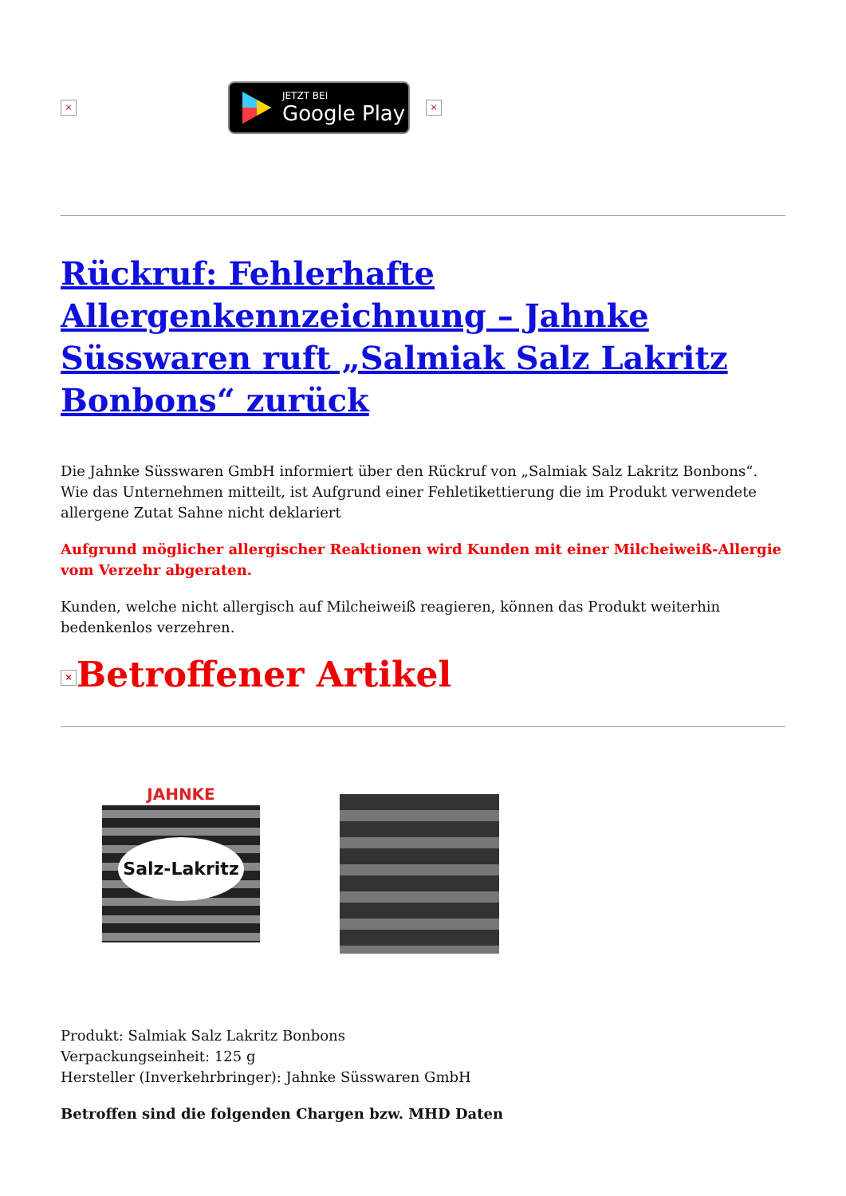×
JETZT BEI
Google Play
×
Rückruf: Fehlerhafte Allergenkennzeichnung – Jahnke Süsswaren ruft „Salmiak Salz Lakritz Bonbons“ zurück
Die Jahnke Süsswaren GmbH informiert über den Rückruf von „Salmiak Salz Lakritz Bonbons“. Wie das Unternehmen mitteilt, ist Aufgrund einer Fehletikettierung die im Produkt verwendete allergene Zutat Sahne nicht deklariert
Aufgrund möglicher allergischer Reaktionen wird Kunden mit einer Milcheiweiß-Allergie vom Verzehr abgeraten.
Kunden, welche nicht allergisch auf Milcheiweiß reagieren, können das Produkt weiterhin bedenkenlos verzehren.
× Betroffener Artikel
JAHNKE
Salz-Lakritz
Produkt: Salmiak Salz Lakritz Bonbons
Verpackungseinheit: 125 g
Hersteller (Inverkehrbringer): Jahnke Süsswaren GmbH
Betroffen sind die folgenden Chargen bzw. MHD Daten